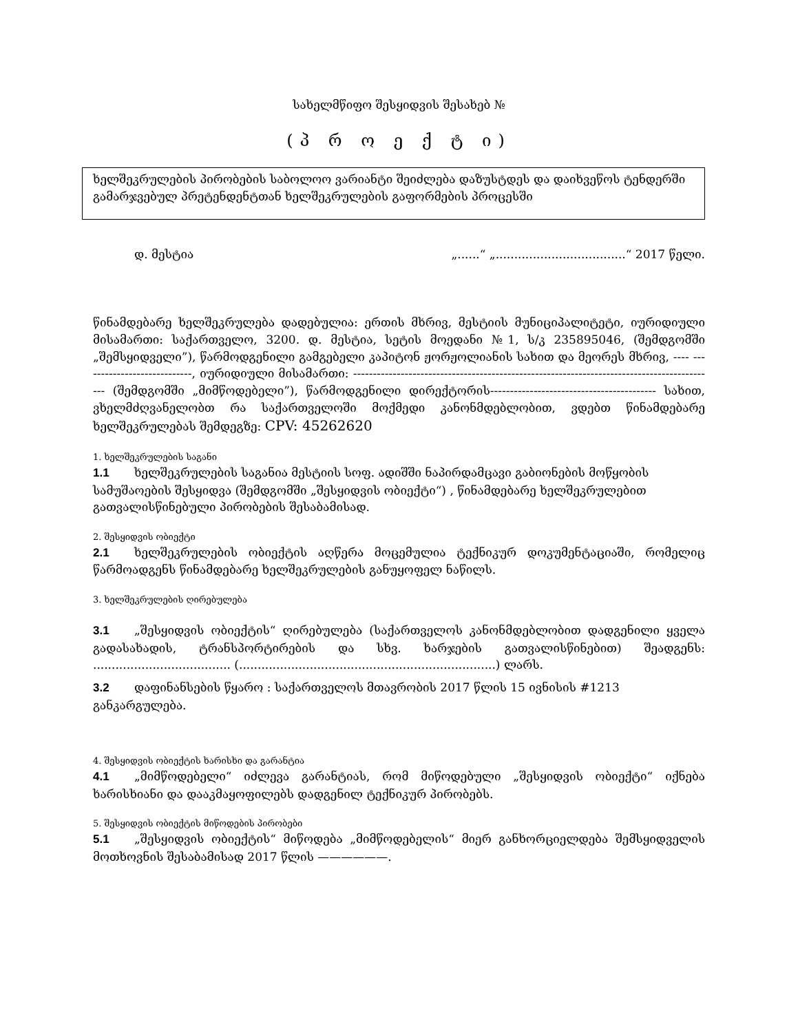სახელმწიფო შესყიდვის შესახებ №
(პ რ ო ე ქ ტ ი)
ხელშეკრულების პირობების საბოლოო ვარიანტი შეიძლება დაზუსტდეს და დაიხვეწოს ტენდერში გამარჯვებულ პრეტენდენტთან ხელშეკრულების გაფორმების პროცესში
დ. მესტია „......“ „...................................“ 2017 წელი.
წინამდებარე ხელშეკრულება დადებულია: ერთის მხრივ, მესტიის მუნიციპალიტეტი, იურიდიული მისამართი: საქართველო, 3200. დ. მესტია, სეტის მოედანი №1, ს/კ 235895046, (შემდგომში „შემსყიდველი”), წარმოდგენილი გამგებელი კაპიტონ ჟორჟოლიანის სახით და მეორეს მხრივ, ---- ----------------------------, იურიდიული მისამართი: -------------------------------------------------------------------------------------------- (შემდგომში „მიმწოდებელი”), წარმოდგენილი დირექტორის------------------------------------------ სახით, ვხელმძღვანელობთ რა საქართველოში მოქმედი კანონმდებლობით, ვდებთ წინამდებარე ხელშეკრულებას შემდეგზე: CPV: 45262620
1. ხელშეკრულების საგანი
1.1 ხელშეკრულების საგანია მესტიის სოფ. ადიშში ნაპირდამცავი გაბიონების მოწყობის სამუშაოების შესყიდვა (შემდგომში „შესყიდვის ობიექტი“) , წინამდებარე ხელშეკრულებით გათვალისწინებული პირობების შესაბამისად.
2. შესყიდვის ობიექტი
2.1 ხელშეკრულების ობიექტის აღწერა მოცემულია ტექნიკურ დოკუმენტაციაში, რომელიც წარმოადგენს წინამდებარე ხელშეკრულების განუყოფელ ნაწილს.
3. ხელშეკრულების ღირებულება
3.1 „შესყიდვის ობიექტის“ ღირებულება (საქართველოს კანონმდებლობით დადგენილი ყველა გადასახადის, ტრანსპორტირების და სხვ. ხარჯების გათვალისწინებით) შეადგენს: ..................................... (.....................................................................) ლარს.
3.2 დაფინანსების წყარო : საქართველოს მთავრობის 2017 წლის 15 ივნისის #1213 განკარგულება.
4. შესყიდვის ობიექტის ხარისხი და გარანტია
4.1 „მიმწოდებელი“ იძლევა გარანტიას, რომ მიწოდებული „შესყიდვის ობიექტი“ იქნება ხარისხიანი და დააკმაყოფილებს დადგენილ ტექნიკურ პირობებს.
5. შესყიდვის ობიექტის მიწოდების პირობები
5.1 „შესყიდვის ობიექტის“ მიწოდება „მიმწოდებელის“ მიერ განხორციელდება შემსყიდველის მოთხოვნის შესაბამისად 2017 წლის ——————.